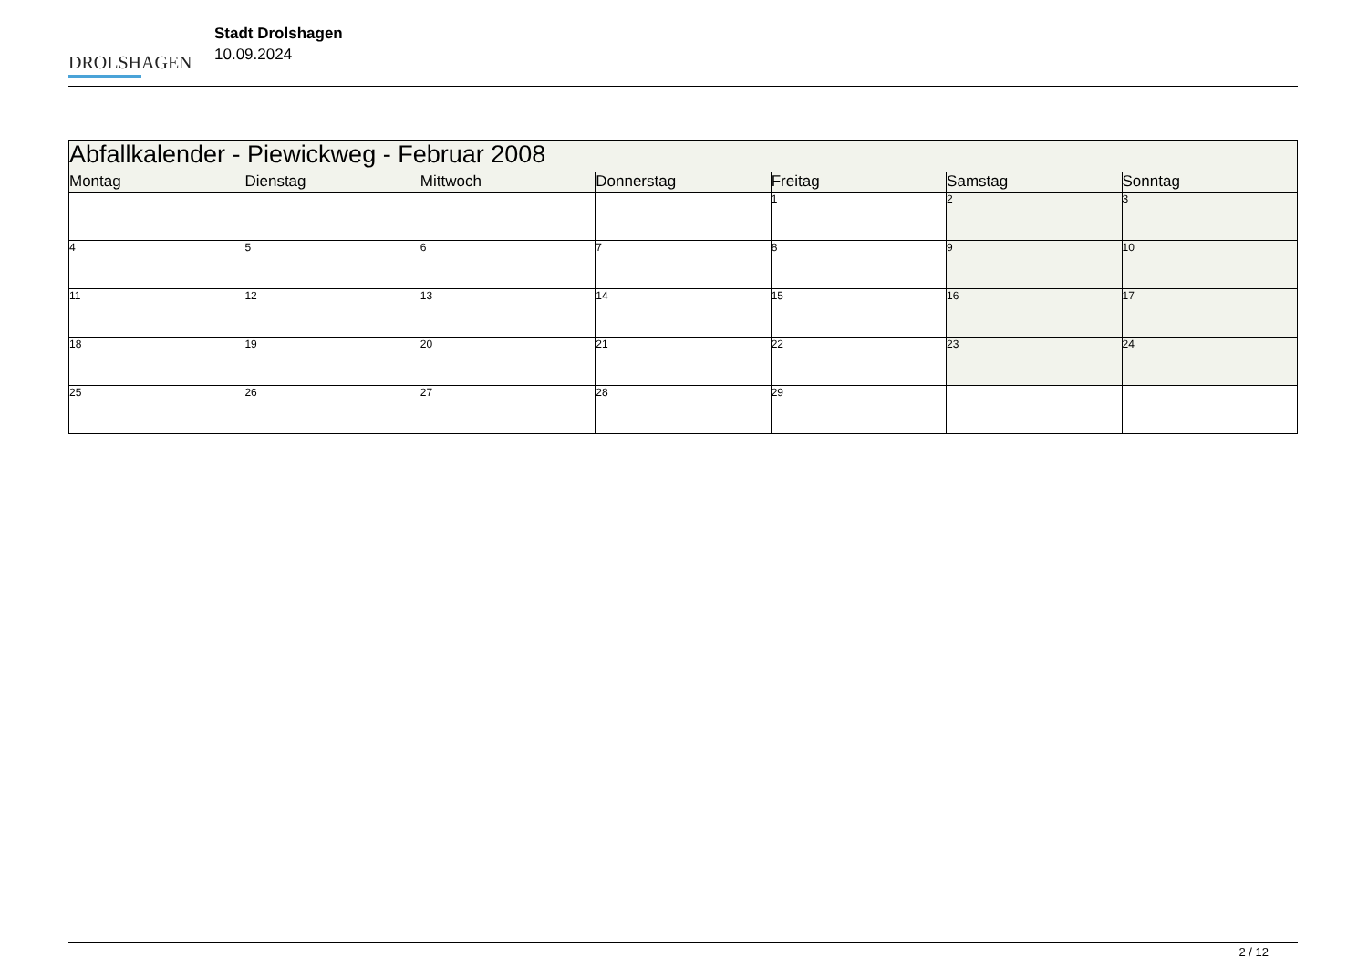DROLSHAGEN
Stadt Drolshagen
10.09.2024
| Abfallkalender - Piewickweg - Februar 2008 | | | | | | |
| Montag | Dienstag | Mittwoch | Donnerstag | Freitag | Samstag | Sonntag |
| | | | | 1 | 2 | 3 |
| 4 | 5 | 6 | 7 | 8 | 9 | 10 |
| 11 | 12 | 13 | 14 | 15 | 16 | 17 |
| 18 | 19 | 20 | 21 | 22 | 23 | 24 |
| 25 | 26 | 27 | 28 | 29 | | |
2 / 12